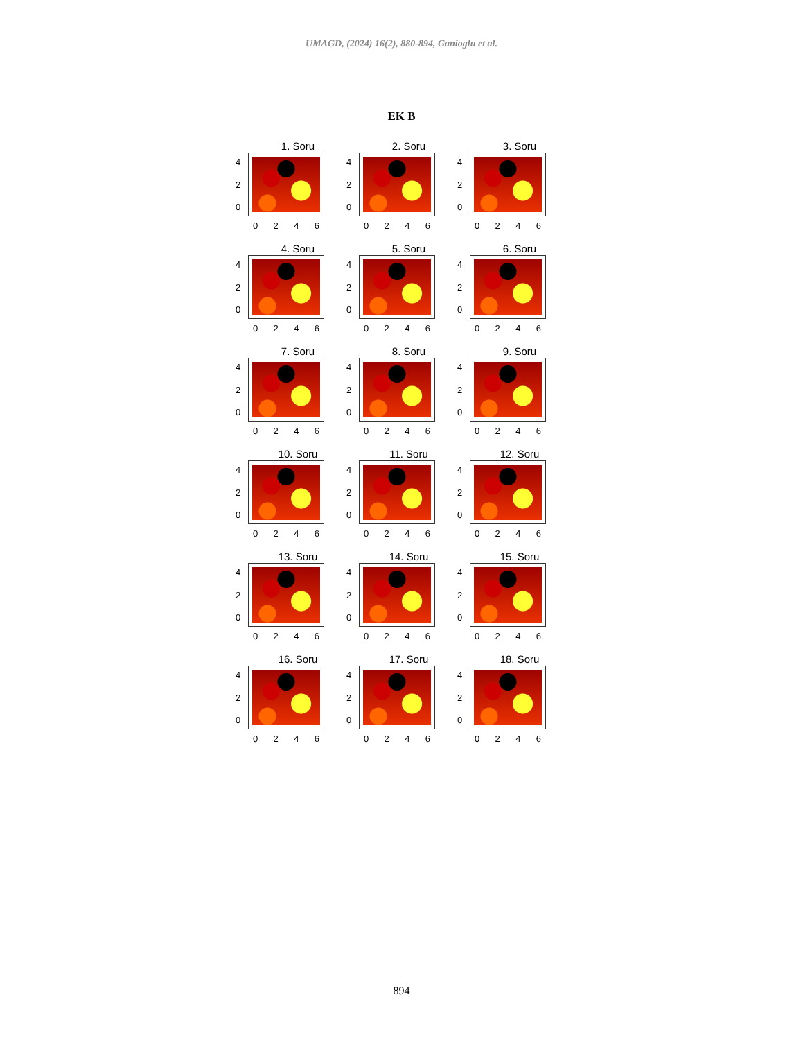UMAGD, (2024) 16(2), 880-894, Ganioglu et al.
EK B
1. Soru
4
2
0
0246
2. Soru
4
2
0
0246
3. Soru
4
2
0
0246
4. Soru
4
2
0
0246
5. Soru
4
2
0
0246
6. Soru
4
2
0
0246
7. Soru
4
2
0
0246
8. Soru
4
2
0
0246
9. Soru
4
2
0
0246
10. Soru
4
2
0
0246
11. Soru
4
2
0
0246
12. Soru
4
2
0
0246
13. Soru
4
2
0
0246
14. Soru
4
2
0
0246
15. Soru
4
2
0
0246
16. Soru
4
2
0
0246
17. Soru
4
2
0
0246
18. Soru
4
2
0
0246
894